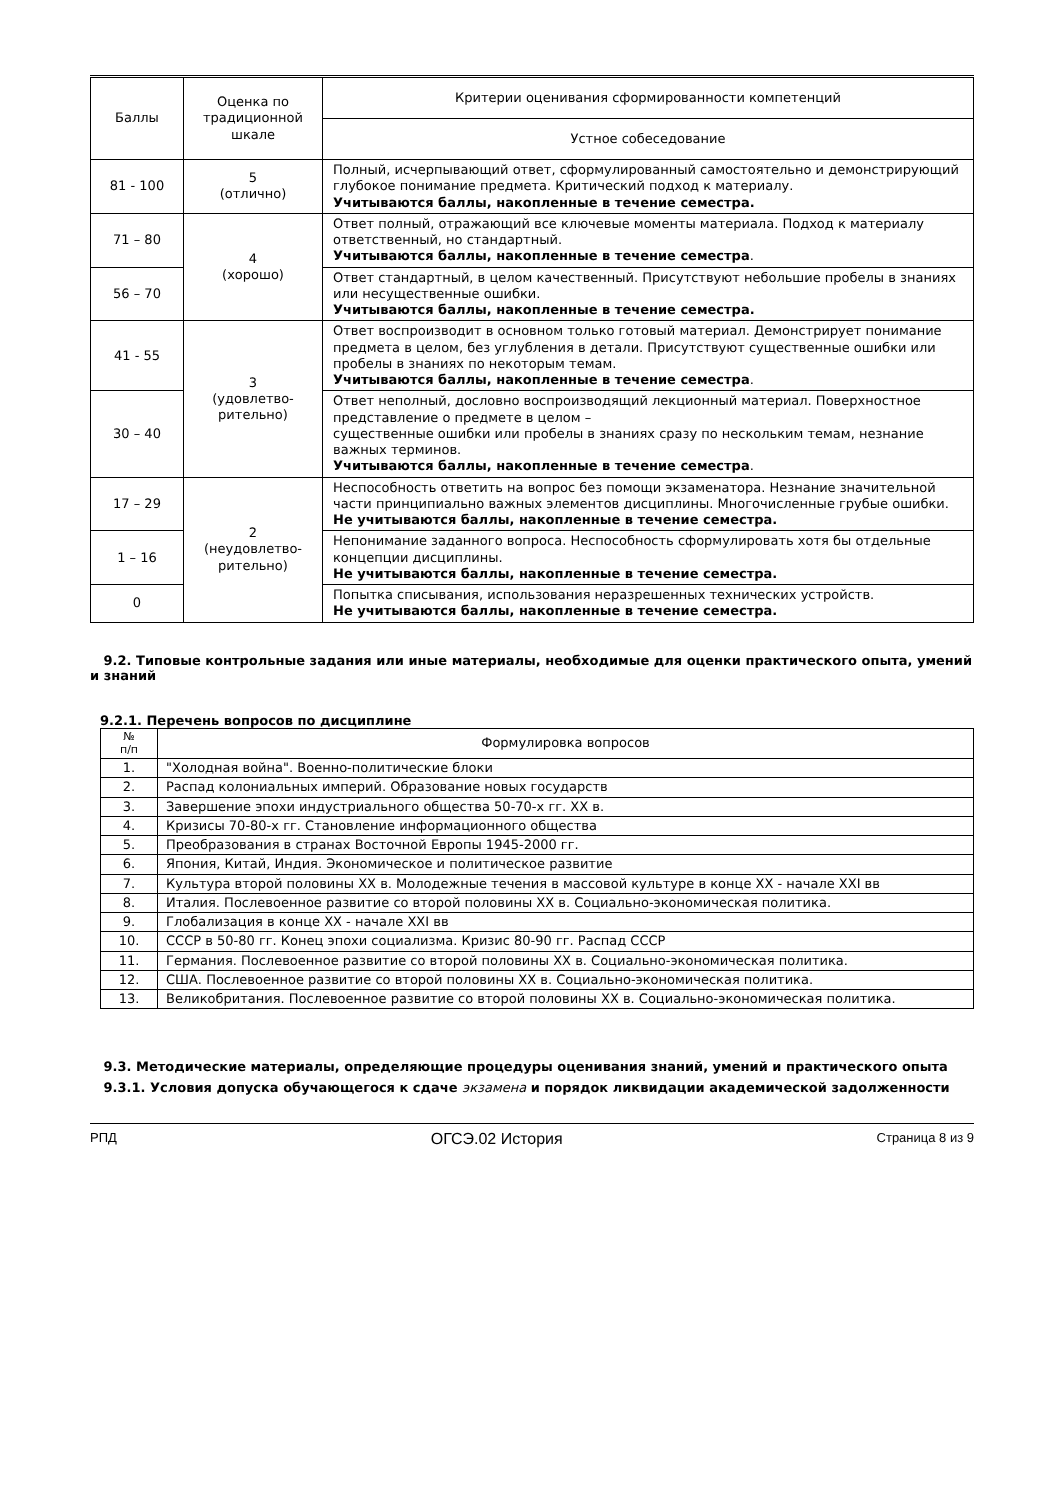| Баллы | Оценка по традиционной шкале | Критерии оценивания сформированности компетенций |
| --- | --- | --- |
| | | Устное собеседование |
| 81 - 100 | 5 (отлично) | Полный, исчерпывающий ответ, сформулированный самостоятельно и демонстрирующий глубокое понимание предмета. Критический подход к материалу. Учитываются баллы, накопленные в течение семестра. |
| 71 – 80 | 4 (хорошо) | Ответ полный, отражающий все ключевые моменты материала. Подход к материалу ответственный, но стандартный. Учитываются баллы, накопленные в течение семестра . |
| 56 – 70 | | Ответ стандартный, в целом качественный. Присутствуют небольшие пробелы в знаниях или несущественные ошибки. Учитываются баллы, накопленные в течение семестра. |
| 41 - 55 | 3 (удовлетво- рительно) | Ответ воспроизводит в основном только готовый материал. Демонстрирует понимание предмета в целом, без углубления в детали. Присутствуют существенные ошибки или пробелы в знаниях по некоторым темам. Учитываются баллы, накопленные в течение семестра . |
| 30 – 40 | | Ответ неполный, дословно воспроизводящий лекционный материал. Поверхностное представление о предмете в целом – существенные ошибки или пробелы в знаниях сразу по нескольким темам, незнание важных терминов. Учитываются баллы, накопленные в течение семестра . |
| 17 – 29 | 2 (неудовлетво- рительно) | Неспособность ответить на вопрос без помощи экзаменатора. Незнание значительной части принципиально важных элементов дисциплины. Многочисленные грубые ошибки. Не учитываются баллы, накопленные в течение семестра. |
| 1 – 16 | | Непонимание заданного вопроса. Неспособность сформулировать хотя бы отдельные концепции дисциплины. Не учитываются баллы, накопленные в течение семестра. |
| 0 | | Попытка списывания, использования неразрешенных технических устройств. Не учитываются баллы, накопленные в течение семестра. |
9.2. Типовые контрольные задания или иные материалы, необходимые для оценки практического опыта, умений и знаний
9.2.1. Перечень вопросов по дисциплине
| № п/п | Формулировка вопросов |
| --- | --- |
| 1. | "Холодная война". Военно-политические блоки |
| 2. | Распад колониальных империй. Образование новых государств |
| 3. | Завершение эпохи индустриального общества 50-70-х гг. XX в. |
| 4. | Кризисы 70-80-х гг. Становление информационного общества |
| 5. | Преобразования в странах Восточной Европы 1945-2000 гг. |
| 6. | Япония, Китай, Индия. Экономическое и политическое развитие |
| 7. | Культура второй половины XX в. Молодежные течения в массовой культуре в конце XX - начале XXI вв |
| 8. | Италия. Послевоенное развитие со второй половины XX в. Социально-экономическая политика. |
| 9. | Глобализация в конце XX - начале XXI вв |
| 10. | СССР в 50-80 гг. Конец эпохи социализма. Кризис 80-90 гг. Распад СССР |
| 11. | Германия. Послевоенное развитие со второй половины XX в. Социально-экономическая политика. |
| 12. | США. Послевоенное развитие со второй половины XX в. Социально-экономическая политика. |
| 13. | Великобритания. Послевоенное развитие со второй половины XX в. Социально-экономическая политика. |
9.3. Методические материалы, определяющие процедуры оценивания знаний, умений и практического опыта
9.3.1. Условия допуска обучающегося к сдаче экзамена и порядок ликвидации академической задолженности
РПД ОГСЭ.02 История Страница 8 из 9